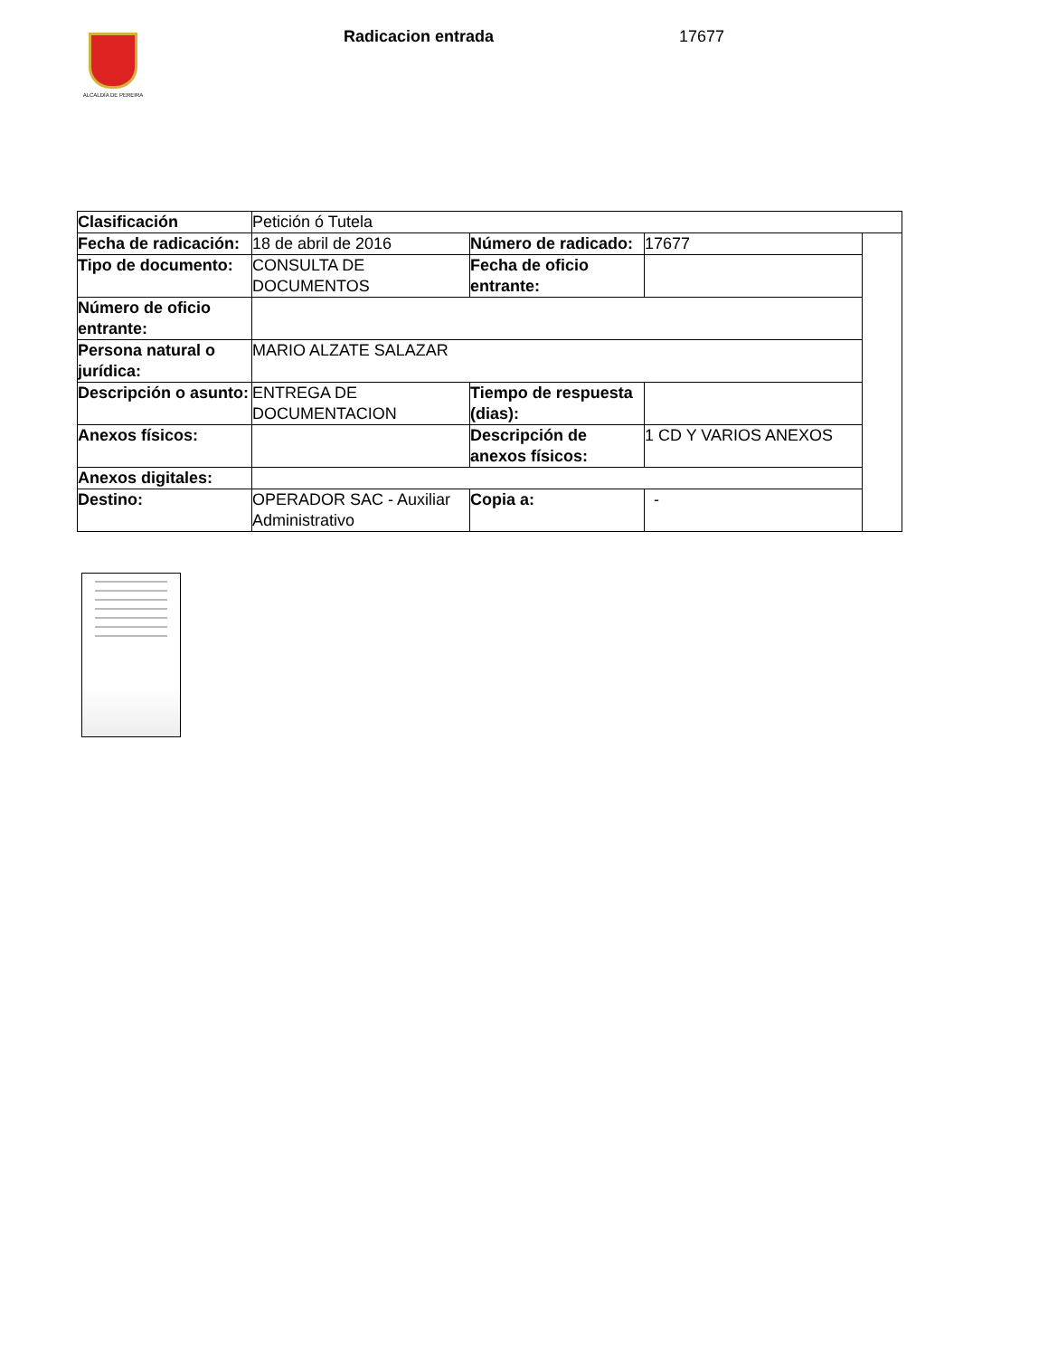ALCALDÍA DE PEREIRA
Radicacion entrada 17677
| Clasificación | Petición ó Tutela | | | |
| Fecha de radicación: | 18 de abril de 2016 | Número de radicado: | 17677 | |
| Tipo de documento: | CONSULTA DE DOCUMENTOS | Fecha de oficio entrante: | | |
| Número de oficio entrante: | | | | |
| Persona natural o jurídica: | MARIO ALZATE SALAZAR | | | |
| Descripción o asunto: | ENTREGA DE DOCUMENTACION | Tiempo de respuesta (dias): | | |
| Anexos físicos: | | Descripción de anexos físicos: | 1 CD Y VARIOS ANEXOS | |
| Anexos digitales: | | | | |
| Destino: | OPERADOR SAC - Auxiliar Administrativo | Copia a: | - | |